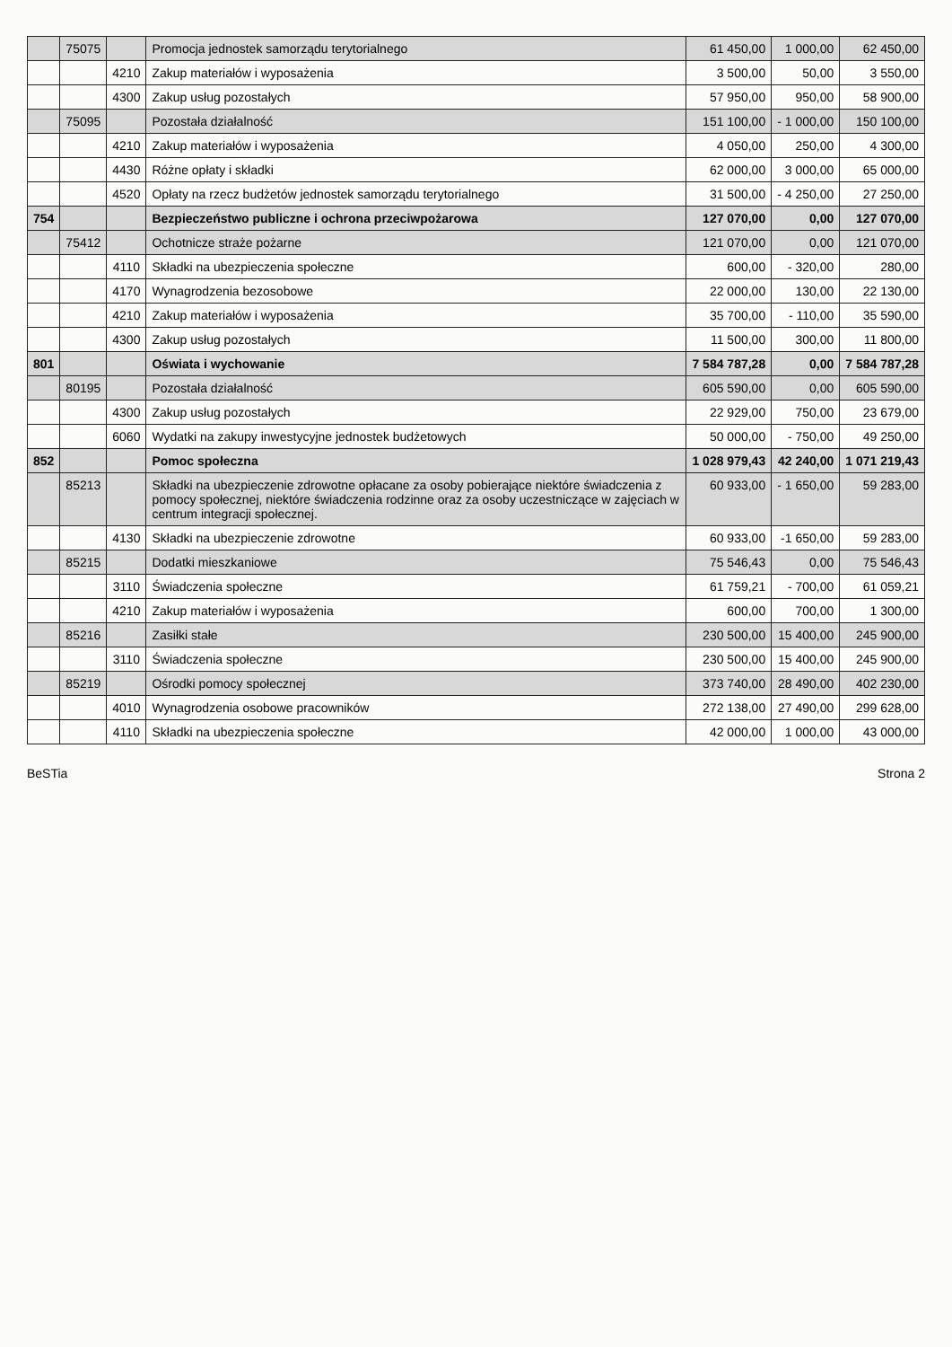| | 75075 | | Promocja jednostek samorządu terytorialnego | 61 450,00 | 1 000,00 | 62 450,00 |
| | | 4210 | Zakup materiałów i wyposażenia | 3 500,00 | 50,00 | 3 550,00 |
| | | 4300 | Zakup usług pozostałych | 57 950,00 | 950,00 | 58 900,00 |
| | 75095 | | Pozostała działalność | 151 100,00 | - 1 000,00 | 150 100,00 |
| | | 4210 | Zakup materiałów i wyposażenia | 4 050,00 | 250,00 | 4 300,00 |
| | | 4430 | Różne opłaty i składki | 62 000,00 | 3 000,00 | 65 000,00 |
| | | 4520 | Opłaty na rzecz budżetów jednostek samorządu terytorialnego | 31 500,00 | - 4 250,00 | 27 250,00 |
| 754 | | | Bezpieczeństwo publiczne i ochrona przeciwpożarowa | 127 070,00 | 0,00 | 127 070,00 |
| | 75412 | | Ochotnicze straże pożarne | 121 070,00 | 0,00 | 121 070,00 |
| | | 4110 | Składki na ubezpieczenia społeczne | 600,00 | - 320,00 | 280,00 |
| | | 4170 | Wynagrodzenia bezosobowe | 22 000,00 | 130,00 | 22 130,00 |
| | | 4210 | Zakup materiałów i wyposażenia | 35 700,00 | - 110,00 | 35 590,00 |
| | | 4300 | Zakup usług pozostałych | 11 500,00 | 300,00 | 11 800,00 |
| 801 | | | Oświata i wychowanie | 7 584 787,28 | 0,00 | 7 584 787,28 |
| | 80195 | | Pozostała działalność | 605 590,00 | 0,00 | 605 590,00 |
| | | 4300 | Zakup usług pozostałych | 22 929,00 | 750,00 | 23 679,00 |
| | | 6060 | Wydatki na zakupy inwestycyjne jednostek budżetowych | 50 000,00 | - 750,00 | 49 250,00 |
| 852 | | | Pomoc społeczna | 1 028 979,43 | 42 240,00 | 1 071 219,43 |
| | 85213 | | Składki na ubezpieczenie zdrowotne opłacane za osoby pobierające niektóre świadczenia z pomocy społecznej, niektóre świadczenia rodzinne oraz za osoby uczestniczące w zajęciach w centrum integracji społecznej. | 60 933,00 | - 1 650,00 | 59 283,00 |
| | | 4130 | Składki na ubezpieczenie zdrowotne | 60 933,00 | -1 650,00 | 59 283,00 |
| | 85215 | | Dodatki mieszkaniowe | 75 546,43 | 0,00 | 75 546,43 |
| | | 3110 | Świadczenia społeczne | 61 759,21 | - 700,00 | 61 059,21 |
| | | 4210 | Zakup materiałów i wyposażenia | 600,00 | 700,00 | 1 300,00 |
| | 85216 | | Zasiłki stałe | 230 500,00 | 15 400,00 | 245 900,00 |
| | | 3110 | Świadczenia społeczne | 230 500,00 | 15 400,00 | 245 900,00 |
| | 85219 | | Ośrodki pomocy społecznej | 373 740,00 | 28 490,00 | 402 230,00 |
| | | 4010 | Wynagrodzenia osobowe pracowników | 272 138,00 | 27 490,00 | 299 628,00 |
| | | 4110 | Składki na ubezpieczenia społeczne | 42 000,00 | 1 000,00 | 43 000,00 |
BeSTia Strona 2